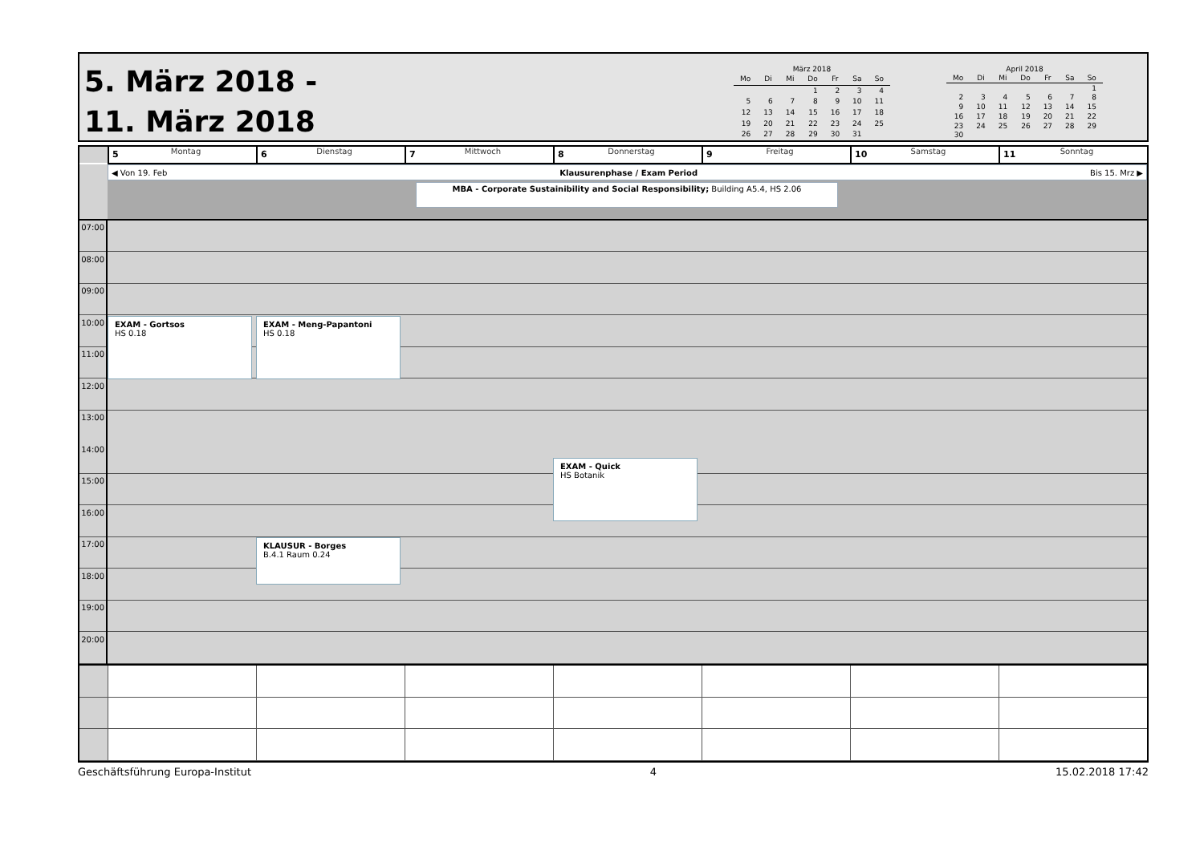5. März 2018 -
11. März 2018
März 2018
| Mo | Di | Mi | Do | Fr | Sa | So |
| --- | --- | --- | --- | --- | --- | --- |
| | | | 1 | 2 | 3 | 4 |
| 5 | 6 | 7 | 8 | 9 | 10 | 11 |
| 12 | 13 | 14 | 15 | 16 | 17 | 18 |
| 19 | 20 | 21 | 22 | 23 | 24 | 25 |
| 26 | 27 | 28 | 29 | 30 | 31 | |
April 2018
| Mo | Di | Mi | Do | Fr | Sa | So |
| --- | --- | --- | --- | --- | --- | --- |
| | | | | | | 1 |
| 2 | 3 | 4 | 5 | 6 | 7 | 8 |
| 9 | 10 | 11 | 12 | 13 | 14 | 15 |
| 16 | 17 | 18 | 19 | 20 | 21 | 22 |
| 23 | 24 | 25 | 26 | 27 | 28 | 29 |
| 30 | | | | | | |
5 Montag
6 Dienstag
7 Mittwoch
8 Donnerstag
9 Freitag
10 Samstag
11 Sonntag
◀ Von 19. Feb Klausurenphase / Exam Period Bis 15. Mrz ▶
MBA - Corporate Sustainibility and Social Responsibility; Building A5.4, HS 2.06
07:00
08:00
09:00
10:00
EXAM - Gortsos
HS 0.18
EXAM - Meng-Papantoni
HS 0.18
11:00
12:00
13:00
14:00
EXAM - Quick
HS Botanik
15:00
16:00
17:00
KLAUSUR - Borges
B.4.1 Raum 0.24
18:00
19:00
20:00
Geschäftsführung Europa-Institut 4 15.02.2018 17:42